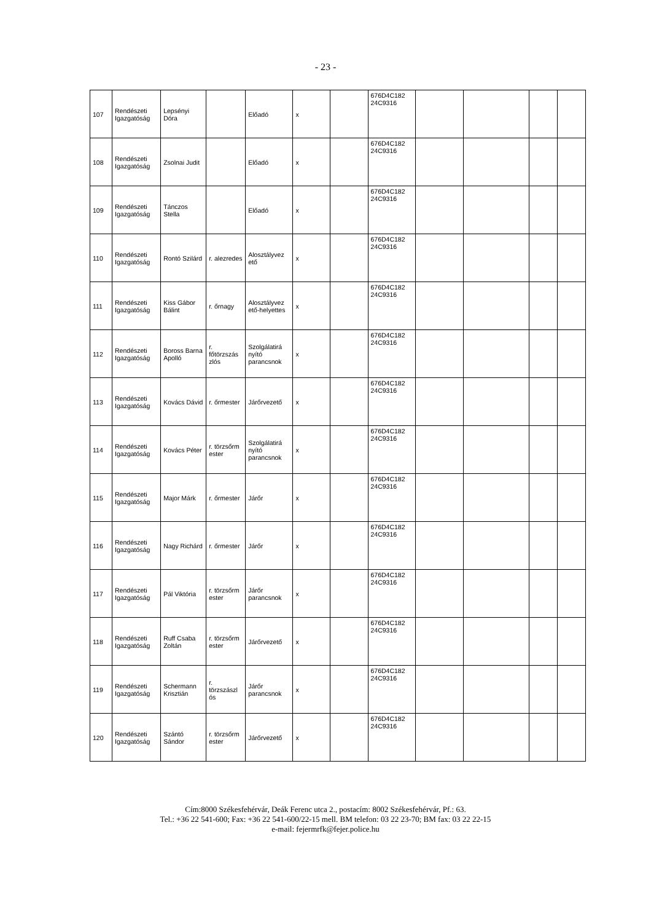- 23 -
| 107 | Rendészeti Igazgatóság | Lepsényi Dóra | | Előadó | x | | 676D4C182 24C9316 | | | | |
| 108 | Rendészeti Igazgatóság | Zsolnai Judit | | Előadó | x | | 676D4C182 24C9316 | | | | |
| 109 | Rendészeti Igazgatóság | Tánczos Stella | | Előadó | x | | 676D4C182 24C9316 | | | | |
| 110 | Rendészeti Igazgatóság | Rontó Szilárd | r. alezredes | Alosztályvez ető | x | | 676D4C182 24C9316 | | | | |
| 111 | Rendészeti Igazgatóság | Kiss Gábor Bálint | r. őrnagy | Alosztályvez ető-helyettes | x | | 676D4C182 24C9316 | | | | |
| 112 | Rendészeti Igazgatóság | Boross Barna Apolló | r. főtörzszás zlós | Szolgálatirá nyító parancsnok | x | | 676D4C182 24C9316 | | | | |
| 113 | Rendészeti Igazgatóság | Kovács Dávid | r. őrmester | Járőrvezető | x | | 676D4C182 24C9316 | | | | |
| 114 | Rendészeti Igazgatóság | Kovács Péter | r. törzsőrm ester | Szolgálatirá nyító parancsnok | x | | 676D4C182 24C9316 | | | | |
| 115 | Rendészeti Igazgatóság | Major Márk | r. őrmester | Járőr | x | | 676D4C182 24C9316 | | | | |
| 116 | Rendészeti Igazgatóság | Nagy Richárd | r. őrmester | Járőr | x | | 676D4C182 24C9316 | | | | |
| 117 | Rendészeti Igazgatóság | Pál Viktória | r. törzsőrm ester | Járőr parancsnok | x | | 676D4C182 24C9316 | | | | |
| 118 | Rendészeti Igazgatóság | Ruff Csaba Zoltán | r. törzsőrm ester | Járőrvezető | x | | 676D4C182 24C9316 | | | | |
| 119 | Rendészeti Igazgatóság | Schermann Krisztián | r. törzszászl ós | Járőr parancsnok | x | | 676D4C182 24C9316 | | | | |
| 120 | Rendészeti Igazgatóság | Szántó Sándor | r. törzsőrm ester | Járőrvezető | x | | 676D4C182 24C9316 | | | | |
Cím:8000 Székesfehérvár, Deák Ferenc utca 2., postacím: 8002 Székesfehérvár, Pf.: 63.
Tel.: +36 22 541-600; Fax: +36 22 541-600/22-15 mell. BM telefon: 03 22 23-70; BM fax: 03 22 22-15
e-mail: fejermrfk@fejer.police.hu